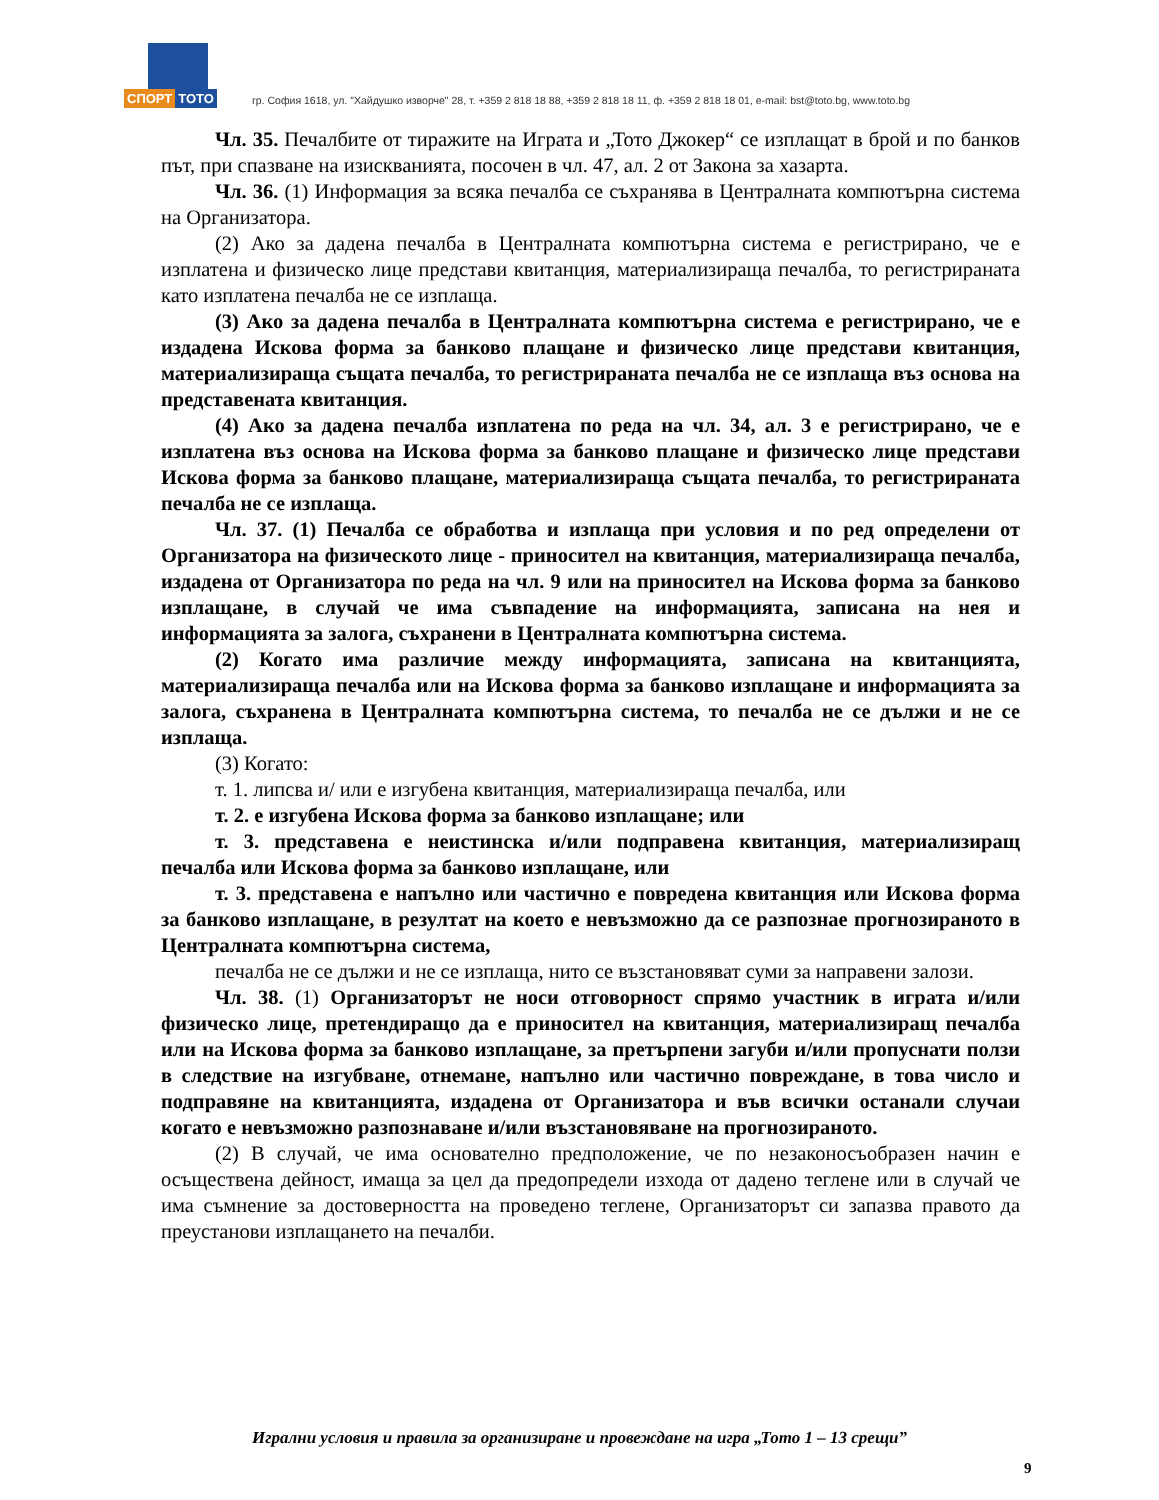СПОРТ ТОТО
гр. София 1618, ул. "Хайдушко изворче" 28, т. +359 2 818 18 88, +359 2 818 18 11, ф. +359 2 818 18 01, e-mail: bst@toto.bg, www.toto.bg
Чл. 35. Печалбите от тиражите на Играта и „Тото Джокер“ се изплащат в брой и по банков път, при спазване на изискванията, посочен в чл. 47, ал. 2 от Закона за хазарта.
Чл. 36. (1) Информация за всяка печалба се съхранява в Централната компютърна система на Организатора.
(2) Ако за дадена печалба в Централната компютърна система е регистрирано, че е изплатена и физическо лице представи квитанция, материализираща печалба, то регистрираната като изплатена печалба не се изплаща.
(3) Ако за дадена печалба в Централната компютърна система е регистрирано, че е издадена Искова форма за банково плащане и физическо лице представи квитанция, материализираща същата печалба, то регистрираната печалба не се изплаща въз основа на представената квитанция.
(4) Ако за дадена печалба изплатена по реда на чл. 34, ал. 3 е регистрирано, че е изплатена въз основа на Искова форма за банково плащане и физическо лице представи Искова форма за банково плащане, материализираща същата печалба, то регистрираната печалба не се изплаща.
Чл. 37. (1) Печалба се обработва и изплаща при условия и по ред определени от Организатора на физическото лице - приносител на квитанция, материализираща печалба, издадена от Организатора по реда на чл. 9 или на приносител на Искова форма за банково изплащане, в случай че има съвпадение на информацията, записана на нея и информацията за залога, съхранени в Централната компютърна система.
(2) Когато има различие между информацията, записана на квитанцията, материализираща печалба или на Искова форма за банково изплащане и информацията за залога, съхранена в Централната компютърна система, то печалба не се дължи и не се изплаща.
(3) Когато:
т. 1. липсва и/ или е изгубена квитанция, материализираща печалба, или
т. 2. е изгубена Искова форма за банково изплащане; или
т. 3. представена е неистинска и/или подправена квитанция, материализиращ печалба или Искова форма за банково изплащане, или
т. 3. представена е напълно или частично е повредена квитанция или Искова форма за банково изплащане, в резултат на което е невъзможно да се разпознае прогнозираното в Централната компютърна система,
печалба не се дължи и не се изплаща, нито се възстановяват суми за направени залози.
Чл. 38. (1) Организаторът не носи отговорност спрямо участник в играта и/или физическо лице, претендиращо да е приносител на квитанция, материализиращ печалба или на Искова форма за банково изплащане, за претърпени загуби и/или пропуснати ползи в следствие на изгубване, отнемане, напълно или частично повреждане, в това число и подправяне на квитанцията, издадена от Организатора и във всички останали случаи когато е невъзможно разпознаване и/или възстановяване на прогнозираното.
(2) В случай, че има основателно предположение, че по незаконосъобразен начин е осъществена дейност, имаща за цел да предопредели изхода от дадено теглене или в случай че има съмнение за достоверността на проведено теглене, Организаторът си запазва правото да преустанови изплащането на печалби.
Игрални условия и правила за организиране и провеждане на игра „Тото 1 – 13 срещи”
9